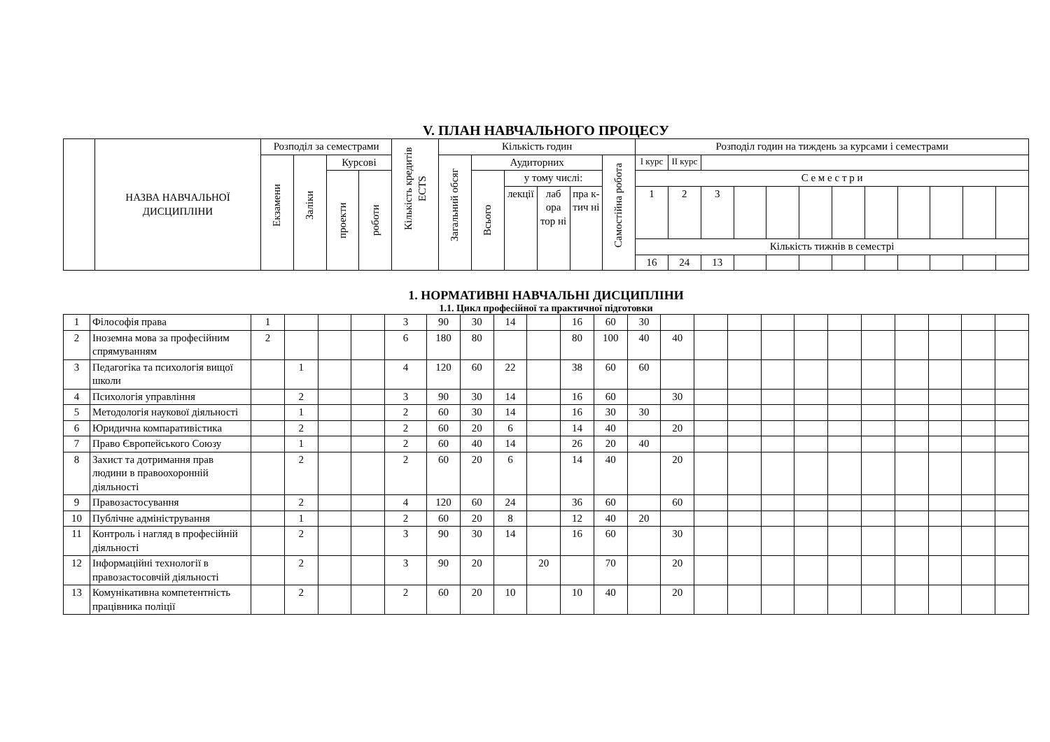V. ПЛАН НАВЧАЛЬНОГО ПРОЦЕСУ
| | НАЗВА НАВЧАЛЬНОЇ ДИСЦИПЛІНИ | Розподіл за семестрами | | | | Кількість кредитів ECTS | Кількість годин | | | | | | Розподіл годин на тиждень за курсами і семестрами | | | | | | | | | | | |
| --- | --- | --- | --- | --- | --- | --- | --- | --- | --- | --- | --- | --- | --- | --- | --- | --- | --- | --- | --- | --- | --- | --- | --- | --- |
| | | Екзамени | Заліки | Курсові | | | Загальний обсяг | Аудиторних | | | | Самостійна робота | І курс | ІІ курс | | | | | | | | | | |
| | | | | проекти | роботи | | | Всього | у тому числі: | | | | С е м е с т р и | | | | | | | | | | | |
| | | | | | | | | | лекції | лаб ора тор ні | пра к- тич ні | | 1 | 2 | 3 | | | | | | | | | |
| | | | | | | | | | | | | | Кількість тижнів в семестрі | | | | | | | | | | | |
| | | | | | | | | | | | | | 16 | 24 | 13 | | | | | | | | | |
1. НОРМАТИВНІ НАВЧАЛЬНІ ДИСЦИПЛІНИ
1.1. Цикл професійної та практичної підготовки
| 1 | Філософія права | 1 | | | | 3 | 90 | 30 | 14 | | 16 | 60 | 30 | | | | | | | | | | | |
| 2 | Іноземна мова за професійним спрямуванням | 2 | | | | 6 | 180 | 80 | | | 80 | 100 | 40 | 40 | | | | | | | | | | |
| 3 | Педагогіка та психологія вищої школи | | 1 | | | 4 | 120 | 60 | 22 | | 38 | 60 | 60 | | | | | | | | | | | |
| 4 | Психологія управління | | 2 | | | 3 | 90 | 30 | 14 | | 16 | 60 | | 30 | | | | | | | | | | |
| 5 | Методологія наукової діяльності | | 1 | | | 2 | 60 | 30 | 14 | | 16 | 30 | 30 | | | | | | | | | | | |
| 6 | Юридична компаративістика | | 2 | | | 2 | 60 | 20 | 6 | | 14 | 40 | | 20 | | | | | | | | | | |
| 7 | Право Європейського Союзу | | 1 | | | 2 | 60 | 40 | 14 | | 26 | 20 | 40 | | | | | | | | | | | |
| 8 | Захист та дотримання прав людини в правоохоронній діяльності | | 2 | | | 2 | 60 | 20 | 6 | | 14 | 40 | | 20 | | | | | | | | | | |
| 9 | Правозастосування | | 2 | | | 4 | 120 | 60 | 24 | | 36 | 60 | | 60 | | | | | | | | | | |
| 10 | Публічне адміністрування | | 1 | | | 2 | 60 | 20 | 8 | | 12 | 40 | 20 | | | | | | | | | | | |
| 11 | Контроль і нагляд в професійній діяльності | | 2 | | | 3 | 90 | 30 | 14 | | 16 | 60 | | 30 | | | | | | | | | | |
| 12 | Інформаційні технології в правозастосовчій діяльності | | 2 | | | 3 | 90 | 20 | | 20 | | 70 | | 20 | | | | | | | | | | |
| 13 | Комунікативна компетентність працівника поліції | | 2 | | | 2 | 60 | 20 | 10 | | 10 | 40 | | 20 | | | | | | | | | | |